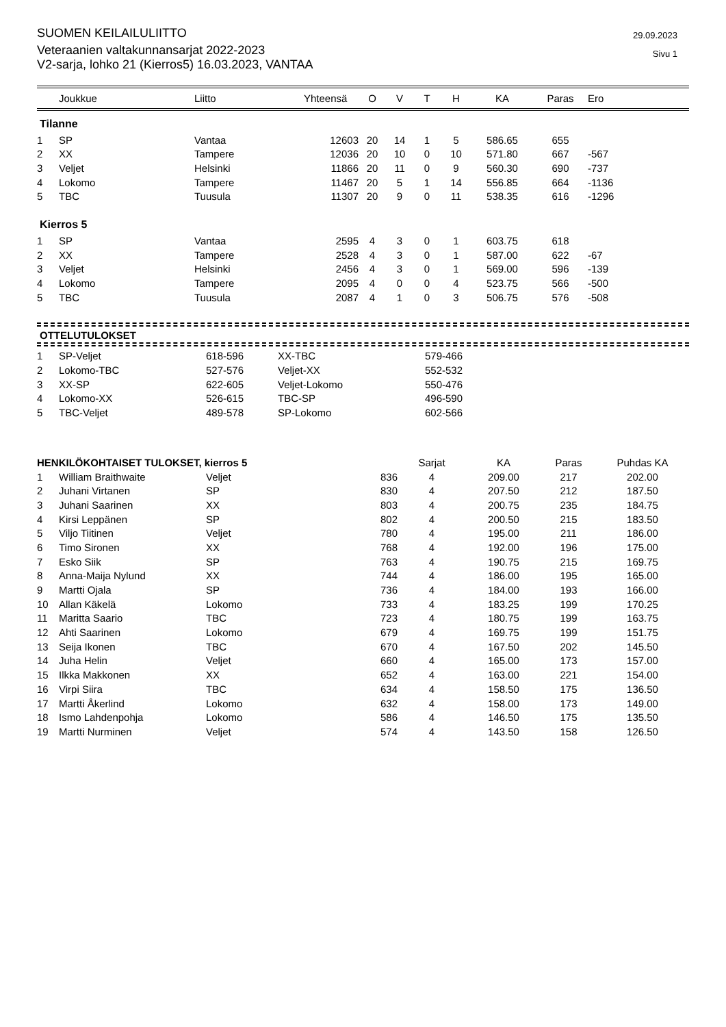SUOMEN KEILAILULIITTO
Veteraanien valtakunnansarjat 2022-2023
V2-sarja, lohko 21 (Kierros5) 16.03.2023, VANTAA
29.09.2023
Sivu 1
| | Joukkue | Liitto | Yhteensä | O | V | T | H | KA | Paras | Ero |
| --- | --- | --- | --- | --- | --- | --- | --- | --- | --- | --- |
Tilanne
| 1 | SP | Vantaa | 12603 | 20 | 14 | 1 | 5 | 586.65 | 655 | |
| 2 | XX | Tampere | 12036 | 20 | 10 | 0 | 10 | 571.80 | 667 | -567 |
| 3 | Veljet | Helsinki | 11866 | 20 | 11 | 0 | 9 | 560.30 | 690 | -737 |
| 4 | Lokomo | Tampere | 11467 | 20 | 5 | 1 | 14 | 556.85 | 664 | -1136 |
| 5 | TBC | Tuusula | 11307 | 20 | 9 | 0 | 11 | 538.35 | 616 | -1296 |
Kierros 5
| 1 | SP | Vantaa | 2595 | 4 | 3 | 0 | 1 | 603.75 | 618 | |
| 2 | XX | Tampere | 2528 | 4 | 3 | 0 | 1 | 587.00 | 622 | -67 |
| 3 | Veljet | Helsinki | 2456 | 4 | 3 | 0 | 1 | 569.00 | 596 | -139 |
| 4 | Lokomo | Tampere | 2095 | 4 | 0 | 0 | 4 | 523.75 | 566 | -500 |
| 5 | TBC | Tuusula | 2087 | 4 | 1 | 0 | 3 | 506.75 | 576 | -508 |
OTTELUTULOKSET
| 1 | SP-Veljet | 618-596 | XX-TBC | 579-466 |
| 2 | Lokomo-TBC | 527-576 | Veljet-XX | 552-532 |
| 3 | XX-SP | 622-605 | Veljet-Lokomo | 550-476 |
| 4 | Lokomo-XX | 526-615 | TBC-SP | 496-590 |
| 5 | TBC-Veljet | 489-578 | SP-Lokomo | 602-566 |
| HENKILÖKOHTAISET TULOKSET, kierros 5 | | | | Sarjat | KA | Paras | Puhdas KA |
| --- | --- | --- | --- | --- | --- | --- | --- |
| 1 | William Braithwaite | Veljet | 836 | 4 | 209.00 | 217 | 202.00 |
| 2 | Juhani Virtanen | SP | 830 | 4 | 207.50 | 212 | 187.50 |
| 3 | Juhani Saarinen | XX | 803 | 4 | 200.75 | 235 | 184.75 |
| 4 | Kirsi Leppänen | SP | 802 | 4 | 200.50 | 215 | 183.50 |
| 5 | Viljo Tiitinen | Veljet | 780 | 4 | 195.00 | 211 | 186.00 |
| 6 | Timo Sironen | XX | 768 | 4 | 192.00 | 196 | 175.00 |
| 7 | Esko Siik | SP | 763 | 4 | 190.75 | 215 | 169.75 |
| 8 | Anna-Maija Nylund | XX | 744 | 4 | 186.00 | 195 | 165.00 |
| 9 | Martti Ojala | SP | 736 | 4 | 184.00 | 193 | 166.00 |
| 10 | Allan Käkelä | Lokomo | 733 | 4 | 183.25 | 199 | 170.25 |
| 11 | Maritta Saario | TBC | 723 | 4 | 180.75 | 199 | 163.75 |
| 12 | Ahti Saarinen | Lokomo | 679 | 4 | 169.75 | 199 | 151.75 |
| 13 | Seija Ikonen | TBC | 670 | 4 | 167.50 | 202 | 145.50 |
| 14 | Juha Helin | Veljet | 660 | 4 | 165.00 | 173 | 157.00 |
| 15 | Ilkka Makkonen | XX | 652 | 4 | 163.00 | 221 | 154.00 |
| 16 | Virpi Siira | TBC | 634 | 4 | 158.50 | 175 | 136.50 |
| 17 | Martti Åkerlind | Lokomo | 632 | 4 | 158.00 | 173 | 149.00 |
| 18 | Ismo Lahdenpohja | Lokomo | 586 | 4 | 146.50 | 175 | 135.50 |
| 19 | Martti Nurminen | Veljet | 574 | 4 | 143.50 | 158 | 126.50 |